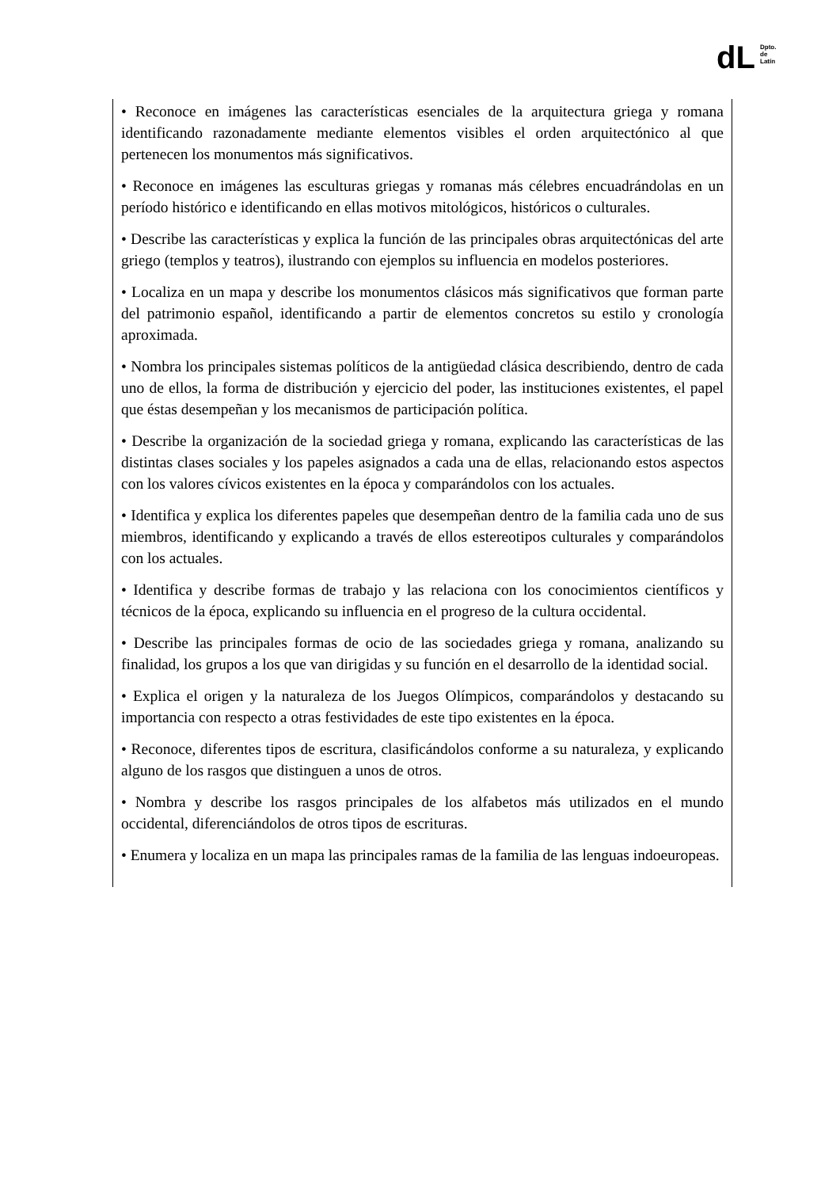dL
Dpto.
de
Latín
| • Reconoce en imágenes las características esenciales de la arquitectura griega y romana identificando razonadamente mediante elementos visibles el orden arquitectónico al que pertenecen los monumentos más significativos. • Reconoce en imágenes las esculturas griegas y romanas más célebres encuadrándolas en un período histórico e identificando en ellas motivos mitológicos, históricos o culturales. • Describe las características y explica la función de las principales obras arquitectónicas del arte griego (templos y teatros), ilustrando con ejemplos su influencia en modelos posteriores. • Localiza en un mapa y describe los monumentos clásicos más significativos que forman parte del patrimonio español, identificando a partir de elementos concretos su estilo y cronología aproximada. • Nombra los principales sistemas políticos de la antigüedad clásica describiendo, dentro de cada uno de ellos, la forma de distribución y ejercicio del poder, las instituciones existentes, el papel que éstas desempeñan y los mecanismos de participación política. • Describe la organización de la sociedad griega y romana, explicando las características de las distintas clases sociales y los papeles asignados a cada una de ellas, relacionando estos aspectos con los valores cívicos existentes en la época y comparándolos con los actuales. • Identifica y explica los diferentes papeles que desempeñan dentro de la familia cada uno de sus miembros, identificando y explicando a través de ellos estereotipos culturales y comparándolos con los actuales. • Identifica y describe formas de trabajo y las relaciona con los conocimientos científicos y técnicos de la época, explicando su influencia en el progreso de la cultura occidental. • Describe las principales formas de ocio de las sociedades griega y romana, analizando su finalidad, los grupos a los que van dirigidas y su función en el desarrollo de la identidad social. • Explica el origen y la naturaleza de los Juegos Olímpicos, comparándolos y destacando su importancia con respecto a otras festividades de este tipo existentes en la época. • Reconoce, diferentes tipos de escritura, clasificándolos conforme a su naturaleza, y explicando alguno de los rasgos que distinguen a unos de otros. • Nombra y describe los rasgos principales de los alfabetos más utilizados en el mundo occidental, diferenciándolos de otros tipos de escrituras. • Enumera y localiza en un mapa las principales ramas de la familia de las lenguas indoeuropeas. |